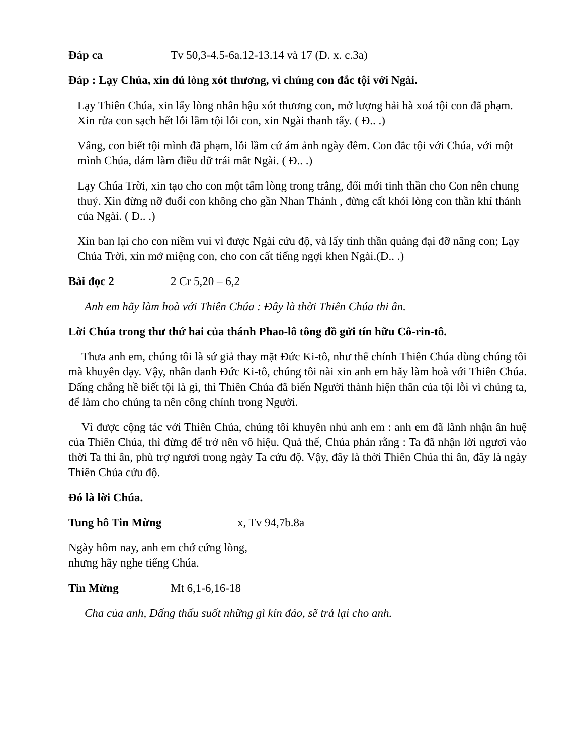Đáp ca Tv 50,3-4.5-6a.12-13.14 và 17 (Đ. x. c.3a)
Đáp : Lạy Chúa, xin dủ lòng xót thương, vì chúng con đắc tội với Ngài.
Lạy Thiên Chúa, xin lấy lòng nhân hậu xót thương con, mở lượng hải hà xoá tội con đã phạm. Xin rửa con sạch hết lỗi lầm tội lỗi con, xin Ngài thanh tẩy. ( Đ.. .)
Vâng, con biết tội mình đã phạm, lỗi lầm cứ ám ảnh ngày đêm. Con đắc tội với Chúa, với một mình Chúa, dám làm điều dữ trái mắt Ngài. ( Đ.. .)
Lạy Chúa Trời, xin tạo cho con một tấm lòng trong trắng, đổi mới tinh thần cho Con nên chung thuỷ. Xin đừng nỡ đuổi con không cho gần Nhan Thánh , đừng cất khỏi lòng con thần khí thánh của Ngài. ( Đ.. .)
Xin ban lại cho con niềm vui vì được Ngài cứu độ, và lấy tinh thần quảng đại đỡ nâng con; Lạy Chúa Trời, xin mở miệng con, cho con cất tiếng ngợi khen Ngài.(Đ.. .)
Bài đọc 2 2 Cr 5,20 – 6,2
Anh em hãy làm hoà với Thiên Chúa : Đây là thời Thiên Chúa thi ân.
Lời Chúa trong thư thứ hai của thánh Phao-lô tông đồ gửi tín hữu Cô-rin-tô.
Thưa anh em, chúng tôi là sứ giả thay mặt Đức Ki-tô, như thể chính Thiên Chúa dùng chúng tôi mà khuyên dạy. Vậy, nhân danh Đức Ki-tô, chúng tôi nài xin anh em hãy làm hoà với Thiên Chúa. Đấng chẳng hề biết tội là gì, thì Thiên Chúa đã biến Người thành hiện thân của tội lỗi vì chúng ta, để làm cho chúng ta nên công chính trong Người.
Vì được cộng tác với Thiên Chúa, chúng tôi khuyên nhủ anh em : anh em đã lãnh nhận ân huệ của Thiên Chúa, thì đừng để trở nên vô hiệu. Quả thế, Chúa phán rằng : Ta đã nhận lời ngươi vào thời Ta thi ân, phù trợ ngươi trong ngày Ta cứu độ. Vậy, đây là thời Thiên Chúa thi ân, đây là ngày Thiên Chúa cứu độ.
Đó là lời Chúa.
Tung hô Tin Mừng x, Tv 94,7b.8a
Ngày hôm nay, anh em chớ cứng lòng,
nhưng hãy nghe tiếng Chúa.
Tin Mừng Mt 6,1-6,16-18
Cha của anh, Đấng thấu suốt những gì kín đáo, sẽ trả lại cho anh.